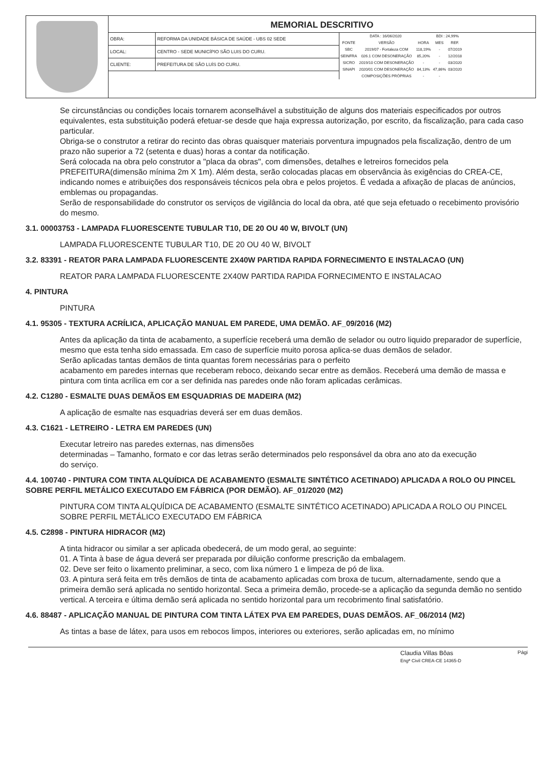MEMORIAL DESCRITIVO
| OBRA: | REFORMA DA UNIDADE BÁSICA DE SAÚDE - UBS 02 SEDE |
| LOCAL: | CENTRO - SEDE MUNICÍPIO SÃO LUIS DO CURU. |
| CLIENTE: | PREFEITURA DE SÃO LUÍS DO CURU. |
| DATA : 16/06/2020 | | | BDI : 24,99% | |
| FONTE | VERSÃO | HORA | MES | REF. |
| SBC | 2019/07 - Fortaleza COM | 118,19% | - | 07/2019 |
| SEINFRA | 026.1 COM DESONERAÇÃO | 85,20% | - | 12/2018 |
| SICRO | 2019/10 COM DESONERAÇÃO | - | - | 03/2020 |
| SINAPI | 2020/01 COM DESONERAÇÃO | 84,13% | 47,86% | 03/2020 |
| | COMPOSIÇÕES PRÓPRIAS | - | - | |
Se circunstâncias ou condições locais tornarem aconselhável a substituição de alguns dos materiais especificados por outros equivalentes, esta substituição poderá efetuar-se desde que haja expressa autorização, por escrito, da fiscalização, para cada caso particular.
Obriga-se o construtor a retirar do recinto das obras quaisquer materiais porventura impugnados pela fiscalização, dentro de um prazo não superior a 72 (setenta e duas) horas a contar da notificação.
Será colocada na obra pelo construtor a "placa da obras", com dimensões, detalhes e letreiros fornecidos pela PREFEITURA(dimensão mínima 2m X 1m). Além desta, serão colocadas placas em observância às exigências do CREA-CE, indicando nomes e atribuições dos responsáveis técnicos pela obra e pelos projetos. É vedada a afixação de placas de anúncios, emblemas ou propagandas.
Serão de responsabilidade do construtor os serviços de vigilância do local da obra, até que seja efetuado o recebimento provisório do mesmo.
3.1. 00003753 - LAMPADA FLUORESCENTE TUBULAR T10, DE 20 OU 40 W, BIVOLT (UN)
LAMPADA FLUORESCENTE TUBULAR T10, DE 20 OU 40 W, BIVOLT
3.2. 83391 - REATOR PARA LAMPADA FLUORESCENTE 2X40W PARTIDA RAPIDA FORNECIMENTO E INSTALACAO (UN)
REATOR PARA LAMPADA FLUORESCENTE 2X40W PARTIDA RAPIDA FORNECIMENTO E INSTALACAO
4. PINTURA
PINTURA
4.1. 95305 - TEXTURA ACRÍLICA, APLICAÇÃO MANUAL EM PAREDE, UMA DEMÃO. AF_09/2016 (M2)
Antes da aplicação da tinta de acabamento, a superfície receberá uma demão de selador ou outro liquido preparador de superfície, mesmo que esta tenha sido emassada. Em caso de superfície muito porosa aplica-se duas demãos de selador.
Serão aplicadas tantas demãos de tinta quantas forem necessárias para o perfeito
acabamento em paredes internas que receberam reboco, deixando secar entre as demãos. Receberá uma demão de massa e pintura com tinta acrílica em cor a ser definida nas paredes onde não foram aplicadas cerâmicas.
4.2. C1280 - ESMALTE DUAS DEMÃOS EM ESQUADRIAS DE MADEIRA (M2)
A aplicação de esmalte nas esquadrias deverá ser em duas demãos.
4.3. C1621 - LETREIRO - LETRA EM PAREDES (UN)
Executar letreiro nas paredes externas, nas dimensões
determinadas – Tamanho, formato e cor das letras serão determinados pelo responsável da obra ano ato da execução
do serviço.
4.4. 100740 - PINTURA COM TINTA ALQUÍDICA DE ACABAMENTO (ESMALTE SINTÉTICO ACETINADO) APLICADA A ROLO OU PINCEL SOBRE PERFIL METÁLICO EXECUTADO EM FÁBRICA (POR DEMÃO). AF_01/2020 (M2)
PINTURA COM TINTA ALQUÍDICA DE ACABAMENTO (ESMALTE SINTÉTICO ACETINADO) APLICADA A ROLO OU PINCEL SOBRE PERFIL METÁLICO EXECUTADO EM FÁBRICA
4.5. C2898 - PINTURA HIDRACOR (M2)
A tinta hidracor ou similar a ser aplicada obedecerá, de um modo geral, ao seguinte:
01. A Tinta à base de água deverá ser preparada por diluição conforme prescrição da embalagem.
02. Deve ser feito o lixamento preliminar, a seco, com lixa número 1 e limpeza de pó de lixa.
03. A pintura será feita em três demãos de tinta de acabamento aplicadas com broxa de tucum, alternadamente, sendo que a primeira demão será aplicada no sentido horizontal. Seca a primeira demão, procede-se a aplicação da segunda demão no sentido vertical. A terceira e última demão será aplicada no sentido horizontal para um recobrimento final satisfatório.
4.6. 88487 - APLICAÇÃO MANUAL DE PINTURA COM TINTA LÁTEX PVA EM PAREDES, DUAS DEMÃOS. AF_06/2014 (M2)
As tintas a base de látex, para usos em rebocos limpos, interiores ou exteriores, serão aplicadas em, no mínimo
Claudia Villas Bôas
Engª Civil CREA-CE 14365-D
Pági